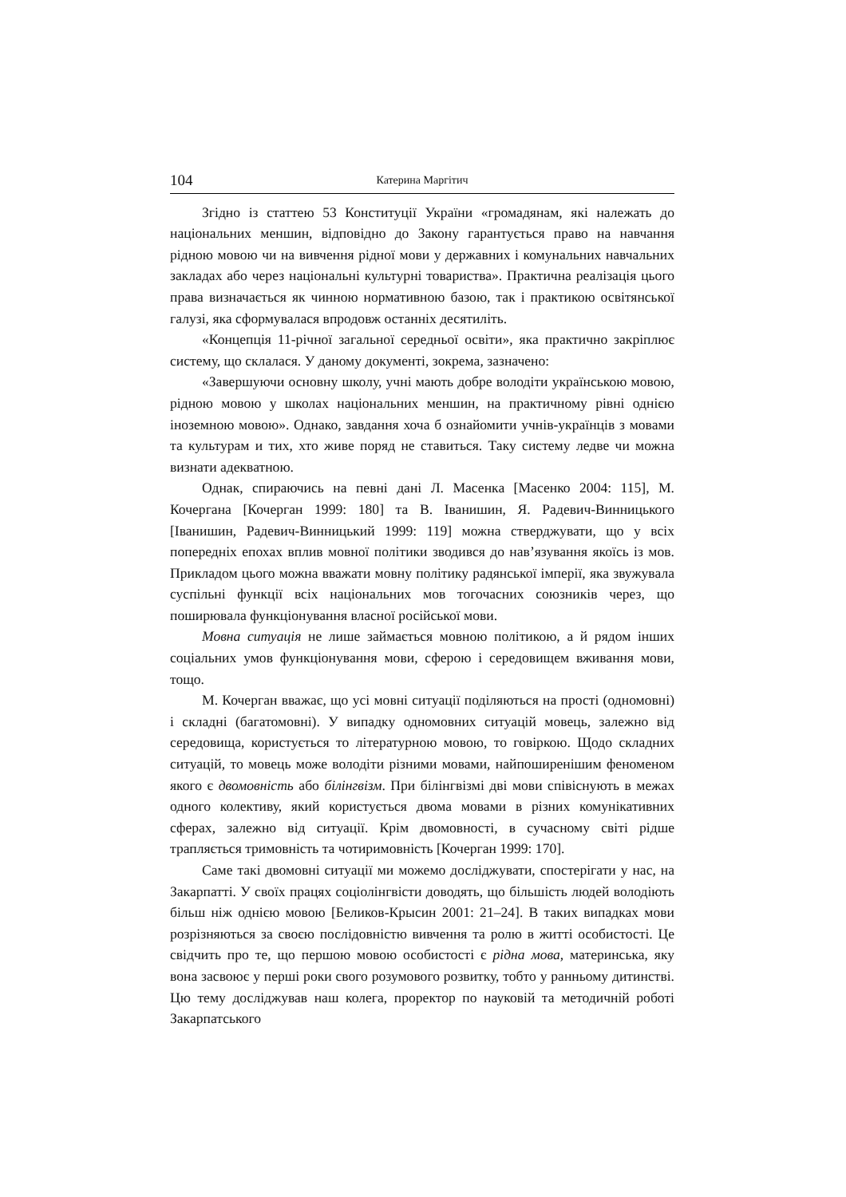104 Катерина Маргітич
Згідно із статтею 53 Конституції України «громадянам, які належать до національних меншин, відповідно до Закону гарантується право на навчання рідною мовою чи на вивчення рідної мови у державних і комунальних навчальних закладах або через національні культурні товариства». Практична реалізація цього права визначається як чинною нормативною базою, так і практикою освітянської галузі, яка сформувалася впродовж останніх десятиліть.
«Концепція 11-річної загальної середньої освіти», яка практично закріплює систему, що склалася. У даному документі, зокрема, зазначено:
«Завершуючи основну школу, учні мають добре володіти українською мовою, рідною мовою у школах національних меншин, на практичному рівні однією іноземною мовою». Однако, завдання хоча б ознайомити учнів-українців з мовами та культурам и тих, хто живе поряд не ставиться. Таку систему ледве чи можна визнати адекватною.
Однак, спираючись на певні дані Л. Масенка [Масенко 2004: 115], М. Кочергана [Кочерган 1999: 180] та В. Іванишин, Я. Радевич-Винницького [Іванишин, Радевич-Винницький 1999: 119] можна стверджувати, що у всіх попередніх епохах вплив мовної політики зводився до нав’язування якоїсь із мов. Прикладом цього можна вважати мовну політику радянської імперії, яка звужувала суспільні функції всіх національних мов тогочасних союзників через, що поширювала функціонування власної російської мови.
Мовна ситуація не лише займається мовною політикою, а й рядом інших соціальних умов функціонування мови, сферою і середовищем вживання мови, тощо.
М. Кочерган вважає, що усі мовні ситуації поділяються на прості (одномовні) і складні (багатомовні). У випадку одномовних ситуацій мовець, залежно від середовища, користується то літературною мовою, то говіркою. Щодо складних ситуацій, то мовець може володіти різними мовами, найпоширенішим феноменом якого є двомовність або білінгвізм. При білінгвізмі дві мови співіснують в межах одного колективу, який користується двома мовами в різних комунікативних сферах, залежно від ситуації. Крім двомовності, в сучасному світі рідше трапляється тримовність та чотиримовність [Кочерган 1999: 170].
Саме такі двомовні ситуації ми можемо досліджувати, спостерігати у нас, на Закарпатті. У своїх працях соціолінгвісти доводять, що більшість людей володіють більш ніж однією мовою [Беликов-Крысин 2001: 21–24]. В таких випадках мови розрізняються за своєю послідовністю вивчення та ролю в житті особистості. Це свідчить про те, що першою мовою особистості є рідна мова, материнська, яку вона засвоює у перші роки свого розумового розвитку, тобто у ранньому дитинстві. Цю тему досліджував наш колега, проректор по науковій та методичній роботі Закарпатського